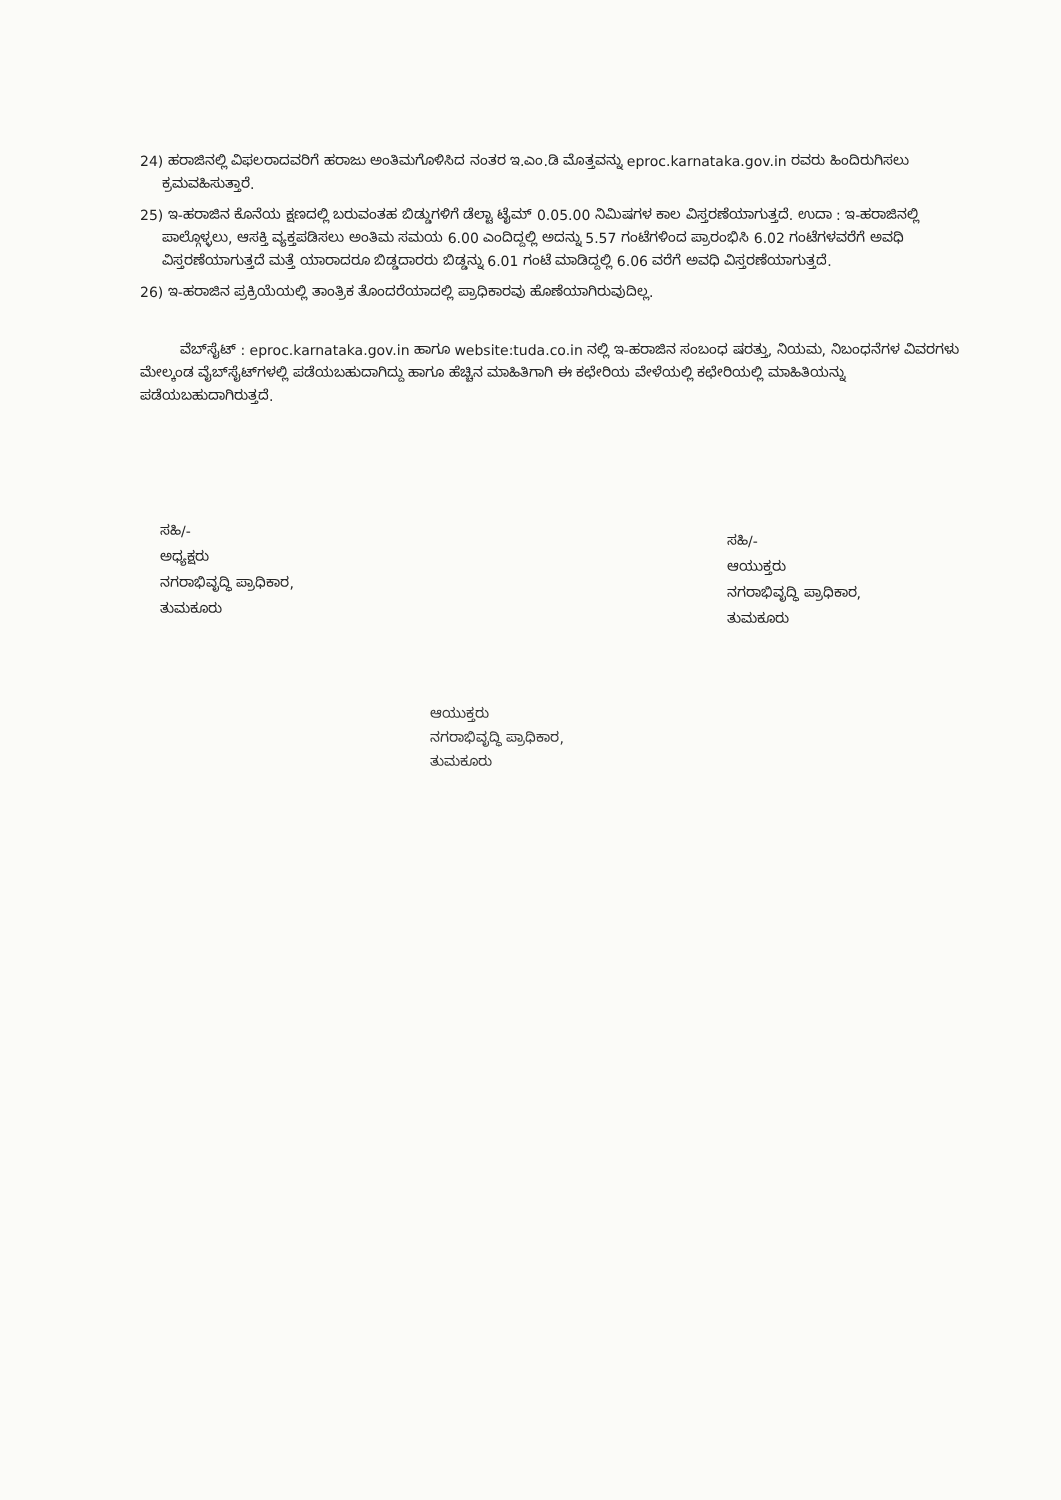24) ಹರಾಜಿನಲ್ಲಿ ವಿಫಲರಾದವರಿಗೆ ಹರಾಜು ಅಂತಿಮಗೊಳಿಸಿದ ನಂತರ ಇ.ಎಂ.ಡಿ ಮೊತ್ತವನ್ನು eproc.karnataka.gov.in ರವರು ಹಿಂದಿರುಗಿಸಲು ಕ್ರಮವಹಿಸುತ್ತಾರೆ.
25) ಇ-ಹರಾಜಿನ ಕೊನೆಯ ಕ್ಷಣದಲ್ಲಿ ಬರುವಂತಹ ಬಿಡ್ಡುಗಳಿಗೆ ಡೆಲ್ಟಾ ಟೈಮ್ 0.05.00 ನಿಮಿಷಗಳ ಕಾಲ ವಿಸ್ತರಣೆಯಾಗುತ್ತದೆ. ಉದಾ : ಇ-ಹರಾಜಿನಲ್ಲಿ ಪಾಲ್ಗೊಳ್ಳಲು, ಆಸಕ್ತಿ ವ್ಯಕ್ತಪಡಿಸಲು ಅಂತಿಮ ಸಮಯ 6.00 ಎಂದಿದ್ದಲ್ಲಿ ಅದನ್ನು 5.57 ಗಂಟೆಗಳಿಂದ ಪ್ರಾರಂಭಿಸಿ 6.02 ಗಂಟೆಗಳವರೆಗೆ ಅವಧಿ ವಿಸ್ತರಣೆಯಾಗುತ್ತದೆ ಮತ್ತೆ ಯಾರಾದರೂ ಬಿಡ್ಡದಾರರು ಬಿಡ್ಡನ್ನು 6.01 ಗಂಟೆ ಮಾಡಿದ್ದಲ್ಲಿ 6.06 ವರೆಗೆ ಅವಧಿ ವಿಸ್ತರಣೆಯಾಗುತ್ತದೆ.
26) ಇ-ಹರಾಜಿನ ಪ್ರಕ್ರಿಯೆಯಲ್ಲಿ ತಾಂತ್ರಿಕ ತೊಂದರೆಯಾದಲ್ಲಿ ಪ್ರಾಧಿಕಾರವು ಹೊಣೆಯಾಗಿರುವುದಿಲ್ಲ.
ವೆಬ್‌ಸೈಟ್ : eproc.karnataka.gov.in ಹಾಗೂ website:tuda.co.in ನಲ್ಲಿ ಇ-ಹರಾಜಿನ ಸಂಬಂಧ ಷರತ್ತು, ನಿಯಮ, ನಿಬಂಧನೆಗಳ ವಿವರಗಳು ಮೇಲ್ಕಂಡ ವೈಬ್‌ಸೈಟ್‌ಗಳಲ್ಲಿ ಪಡೆಯಬಹುದಾಗಿದ್ದು ಹಾಗೂ ಹೆಚ್ಚಿನ ಮಾಹಿತಿಗಾಗಿ ಈ ಕಛೇರಿಯ ವೇಳೆಯಲ್ಲಿ ಕಛೇರಿಯಲ್ಲಿ ಮಾಹಿತಿಯನ್ನು ಪಡೆಯಬಹುದಾಗಿರುತ್ತದೆ.
ಸಹಿ/-
ಅಧ್ಯಕ್ಷರು
ನಗರಾಭಿವೃದ್ಧಿ ಪ್ರಾಧಿಕಾರ,
ತುಮಕೂರು
ಸಹಿ/-
ಆಯುಕ್ತರು
ನಗರಾಭಿವೃದ್ಧಿ ಪ್ರಾಧಿಕಾರ,
ತುಮಕೂರು
ಆಯುಕ್ತರು
ನಗರಾಭಿವೃದ್ಧಿ ಪ್ರಾಧಿಕಾರ,
ತುಮಕೂರು